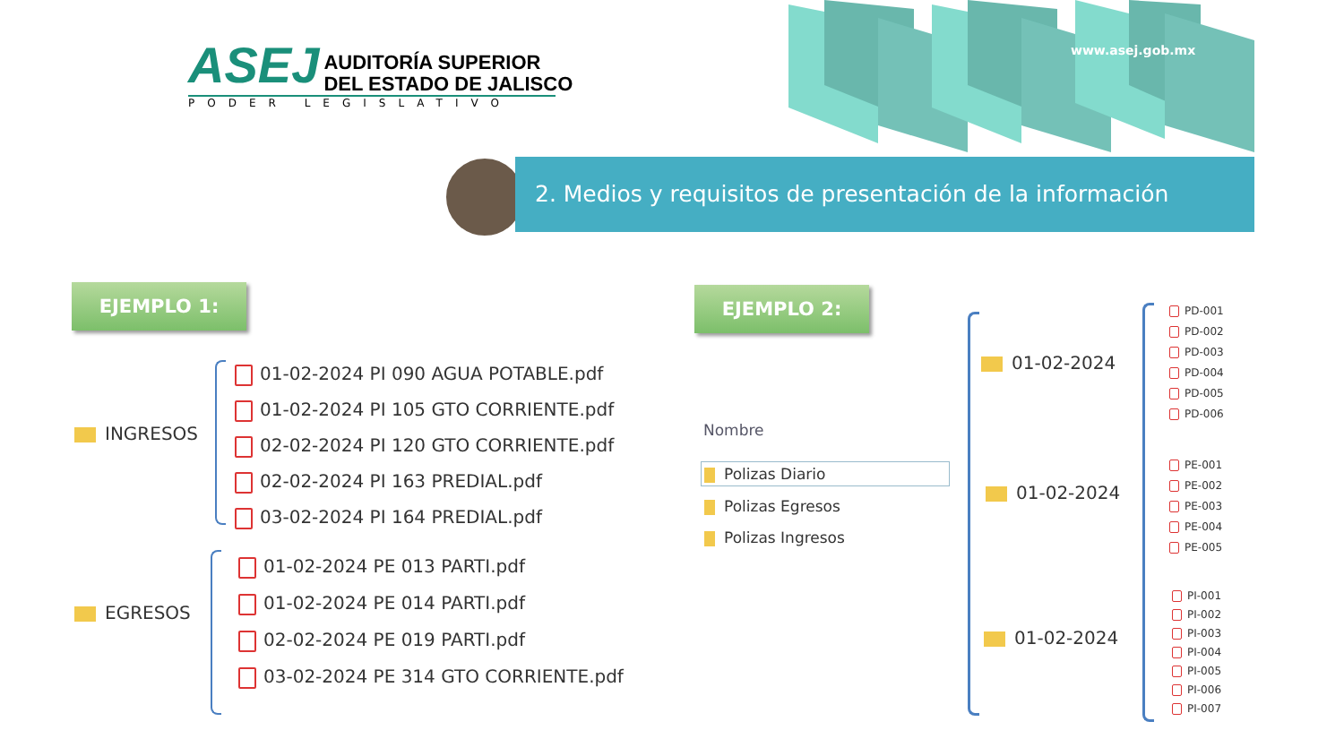ASEJ AUDITORÍA SUPERIOR
DEL ESTADO DE JALISCO
PODER LEGISLATIVO
www.asej.gob.mx
2. Medios y requisitos de presentación de la información
EJEMPLO 1: EJEMPLO 2:
INGRESOS
01-02-2024 PI 090 AGUA POTABLE.pdf
01-02-2024 PI 105 GTO CORRIENTE.pdf
02-02-2024 PI 120 GTO CORRIENTE.pdf
02-02-2024 PI 163 PREDIAL.pdf
03-02-2024 PI 164 PREDIAL.pdf
EGRESOS
01-02-2024 PE 013 PARTI.pdf
01-02-2024 PE 014 PARTI.pdf
02-02-2024 PE 019 PARTI.pdf
03-02-2024 PE 314 GTO CORRIENTE.pdf
Nombre
Polizas Diario
Polizas Egresos
Polizas Ingresos
01-02-2024
01-02-2024
01-02-2024
PD-001
PD-002
PD-003
PD-004
PD-005
PD-006
PE-001
PE-002
PE-003
PE-004
PE-005
PI-001
PI-002
PI-003
PI-004
PI-005
PI-006
PI-007